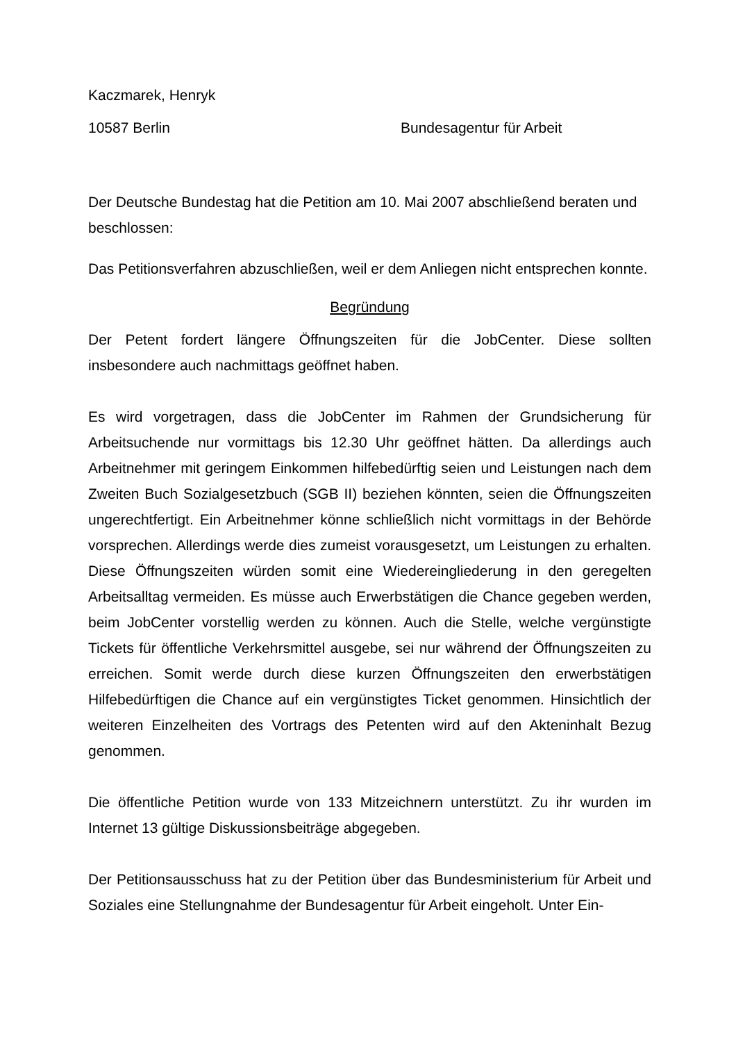Kaczmarek, Henryk
10587 Berlin Bundesagentur für Arbeit
Der Deutsche Bundestag hat die Petition am 10. Mai 2007 abschließend beraten und beschlossen:
Das Petitionsverfahren abzuschließen, weil er dem Anliegen nicht entsprechen konnte.
Begründung
Der Petent fordert längere Öffnungszeiten für die JobCenter. Diese sollten insbesondere auch nachmittags geöffnet haben.
Es wird vorgetragen, dass die JobCenter im Rahmen der Grundsicherung für Arbeitsuchende nur vormittags bis 12.30 Uhr geöffnet hätten. Da allerdings auch Arbeitnehmer mit geringem Einkommen hilfebedürftig seien und Leistungen nach dem Zweiten Buch Sozialgesetzbuch (SGB II) beziehen könnten, seien die Öffnungszeiten ungerechtfertigt. Ein Arbeitnehmer könne schließlich nicht vormittags in der Behörde vorsprechen. Allerdings werde dies zumeist vorausgesetzt, um Leistungen zu erhalten. Diese Öffnungszeiten würden somit eine Wiedereingliederung in den geregelten Arbeitsalltag vermeiden. Es müsse auch Erwerbstätigen die Chance gegeben werden, beim JobCenter vorstellig werden zu können. Auch die Stelle, welche vergünstigte Tickets für öffentliche Verkehrsmittel ausgebe, sei nur während der Öffnungszeiten zu erreichen. Somit werde durch diese kurzen Öffnungszeiten den erwerbstätigen Hilfebedürftigen die Chance auf ein vergünstigtes Ticket genommen. Hinsichtlich der weiteren Einzelheiten des Vortrags des Petenten wird auf den Akteninhalt Bezug genommen.
Die öffentliche Petition wurde von 133 Mitzeichnern unterstützt. Zu ihr wurden im Internet 13 gültige Diskussionsbeiträge abgegeben.
Der Petitionsausschuss hat zu der Petition über das Bundesministerium für Arbeit und Soziales eine Stellungnahme der Bundesagentur für Arbeit eingeholt. Unter Ein-